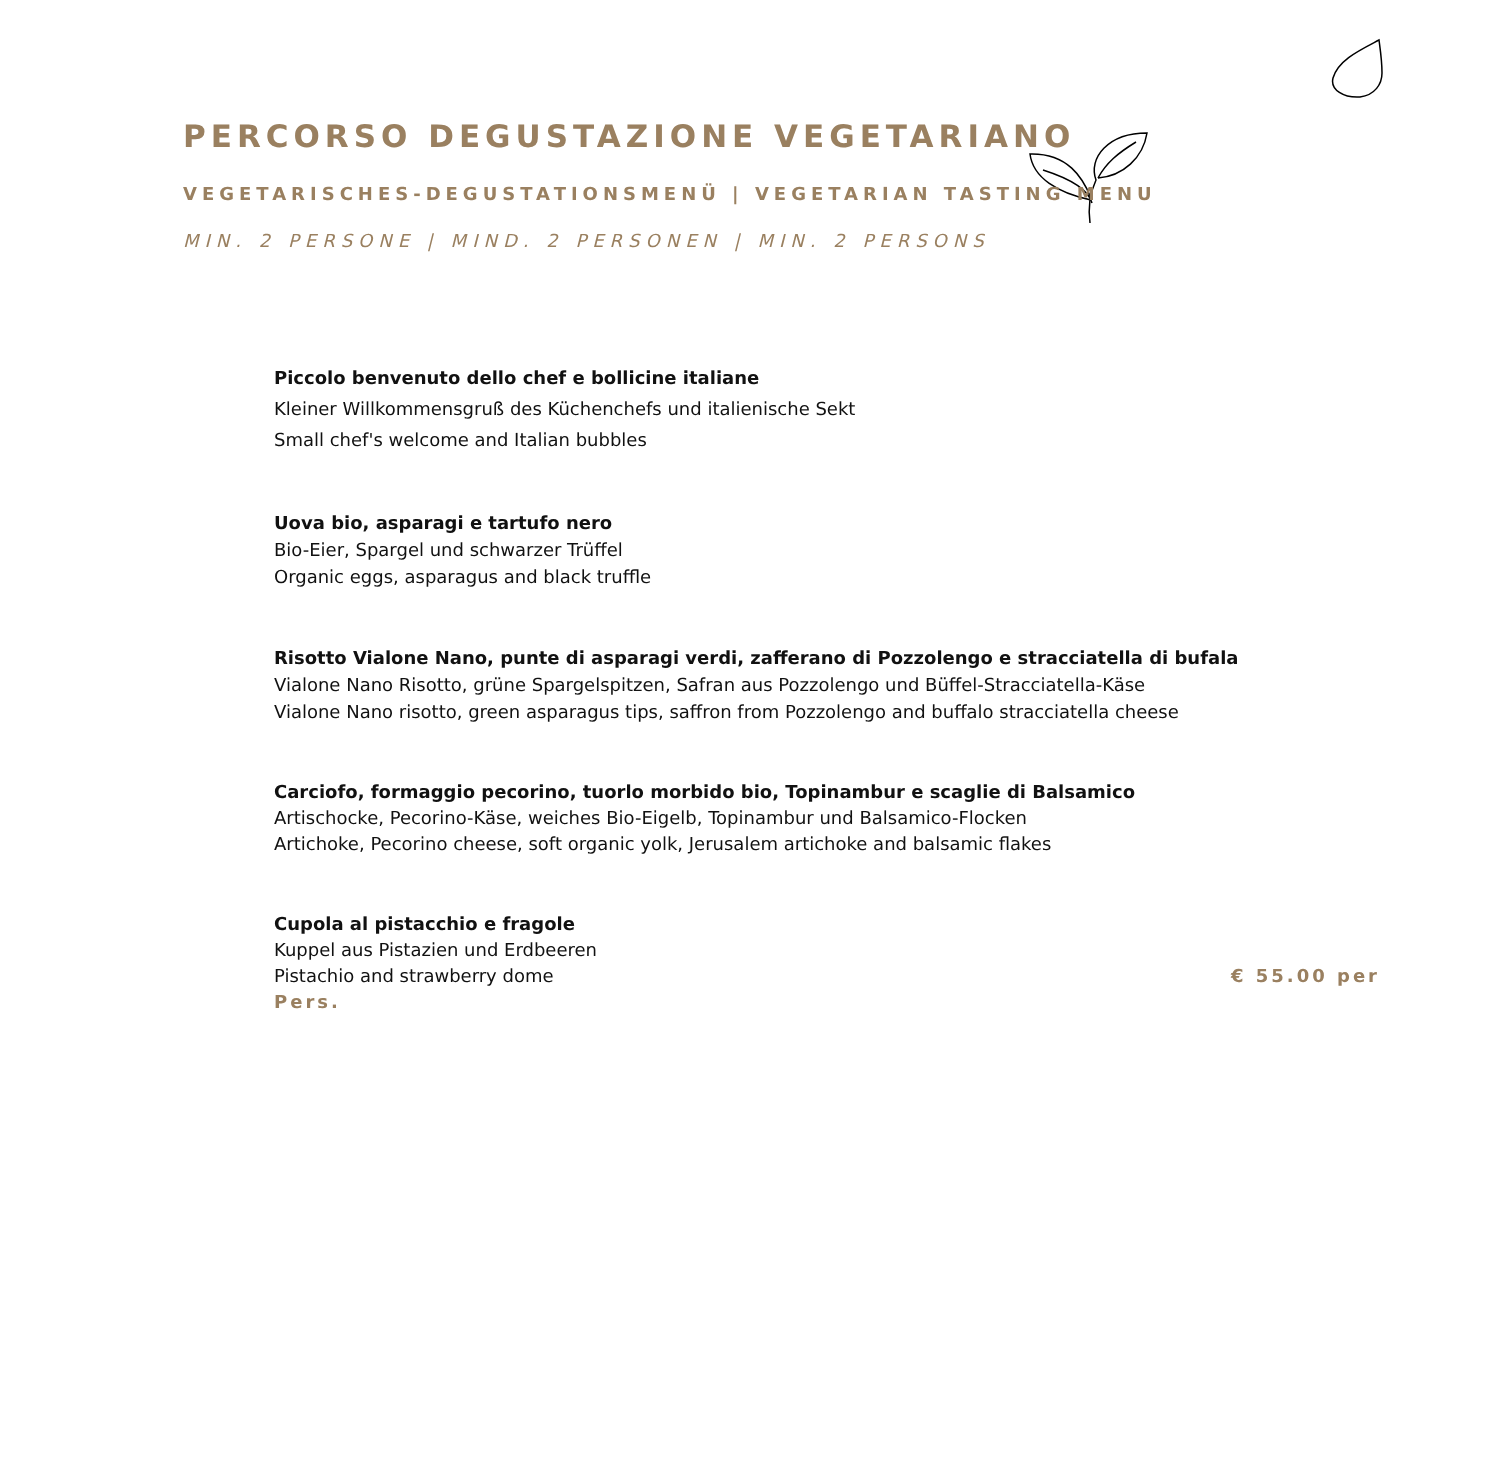PERCORSO DEGUSTAZIONE VEGETARIANO
VEGETARISCHES-DEGUSTATIONSMENÜ | VEGETARIAN TASTING MENU
MIN. 2 PERSONE | MIND. 2 PERSONEN | MIN. 2 PERSONS
Piccolo benvenuto dello chef e bollicine italiane
Kleiner Willkommensgruß des Küchenchefs und italienische Sekt
Small chef's welcome and Italian bubbles
Uova bio, asparagi e tartufo nero
Bio-Eier, Spargel und schwarzer Trüffel
Organic eggs, asparagus and black truffle
Risotto Vialone Nano, punte di asparagi verdi, zafferano di Pozzolengo e stracciatella di bufala
Vialone Nano Risotto, grüne Spargelspitzen, Safran aus Pozzolengo und Büffel-Stracciatella-Käse
Vialone Nano risotto, green asparagus tips, saffron from Pozzolengo and buffalo stracciatella cheese
Carciofo, formaggio pecorino, tuorlo morbido bio, Topinambur e scaglie di Balsamico
Artischocke, Pecorino-Käse, weiches Bio-Eigelb, Topinambur und Balsamico-Flocken
Artichoke, Pecorino cheese, soft organic yolk, Jerusalem artichoke and balsamic flakes
Cupola al pistacchio e fragole
Kuppel aus Pistazien und Erdbeeren
€ 55.00 per Pistachio and strawberry dome
Pers.